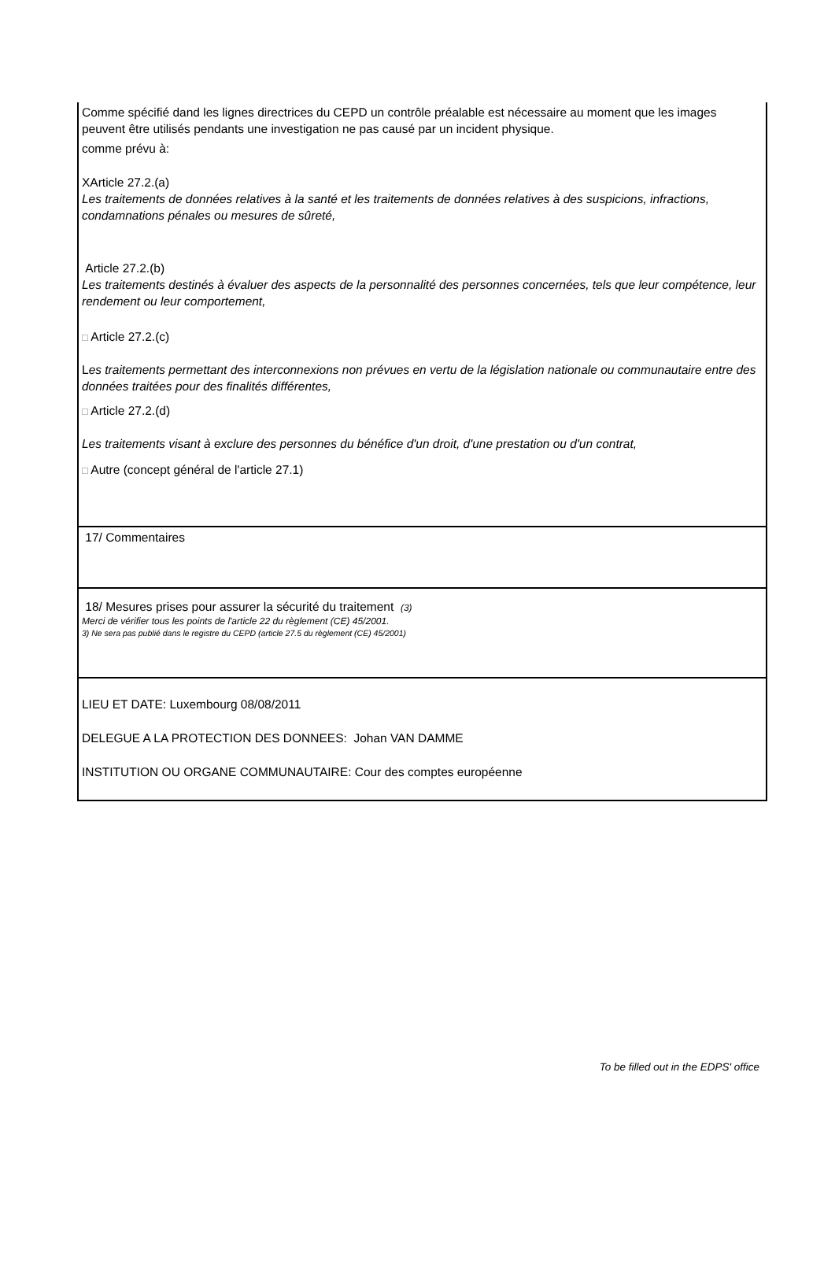Comme spécifié dand les lignes directrices du CEPD un contrôle préalable est nécessaire au moment que les images peuvent être utilisés pendants une investigation ne pas causé par un incident physique.
comme prévu à:
XArticle 27.2.(a)
Les traitements de données relatives à la santé et les traitements de données relatives à des suspicions, infractions, condamnations pénales ou mesures de sûreté,
Article 27.2.(b)
Les traitements destinés à évaluer des aspects de la personnalité des personnes concernées, tels que leur compétence, leur rendement ou leur comportement,
□ Article 27.2.(c)
Les traitements permettant des interconnexions non prévues en vertu de la législation nationale ou communautaire entre des données traitées pour des finalités différentes,
□ Article 27.2.(d)
Les traitements visant à exclure des personnes du bénéfice d'un droit, d'une prestation ou d'un contrat,
□ Autre (concept général de l'article 27.1)
17/ Commentaires
18/ Mesures prises pour assurer la sécurité du traitement (3)
Merci de vérifier tous les points de l'article 22 du règlement (CE) 45/2001.
3) Ne sera pas publié dans le registre du CEPD (article 27.5 du règlement (CE) 45/2001)
LIEU ET DATE: Luxembourg 08/08/2011
DELEGUE A LA PROTECTION DES DONNEES: Johan VAN DAMME
INSTITUTION OU ORGANE COMMUNAUTAIRE: Cour des comptes européenne
To be filled out in the EDPS' office